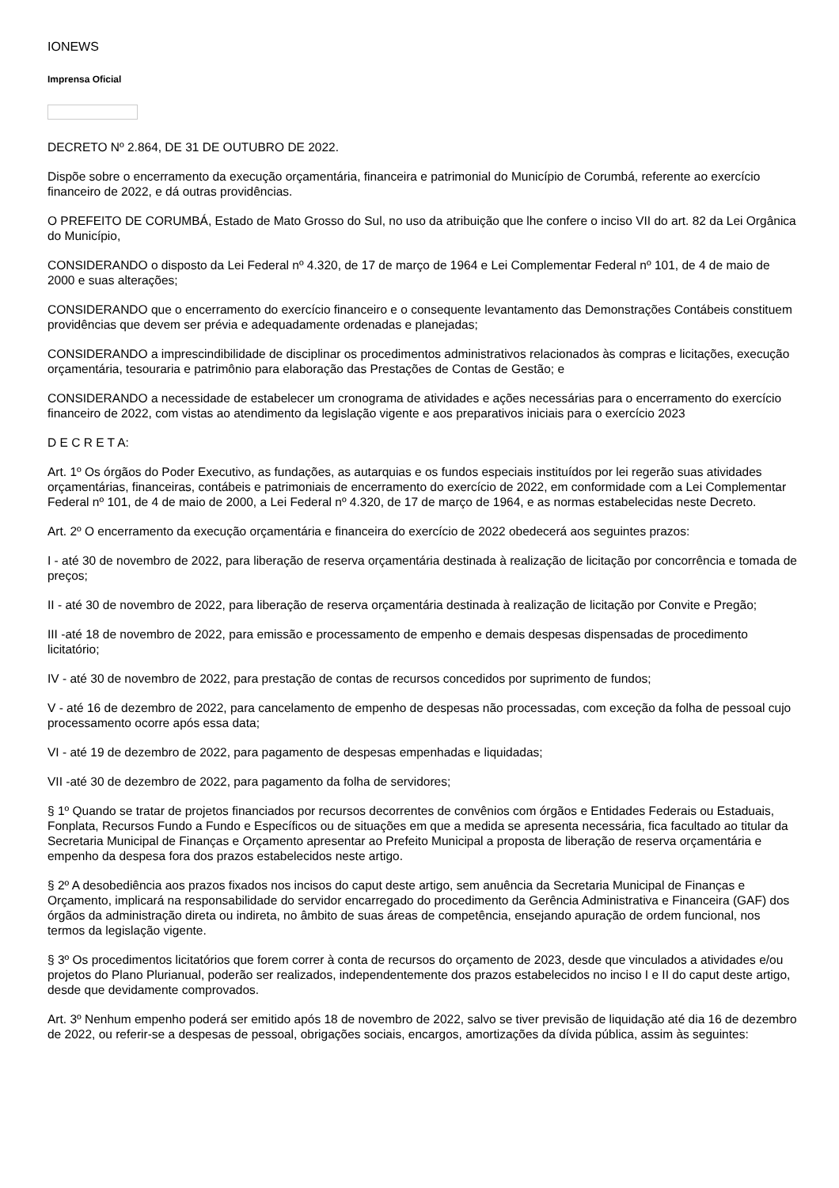IONEWS
Imprensa Oficial
DECRETO Nº 2.864, DE 31 DE OUTUBRO DE 2022.
Dispõe sobre o encerramento da execução orçamentária, financeira e patrimonial do Município de Corumbá, referente ao exercício financeiro de 2022, e dá outras providências.
O PREFEITO DE CORUMBÁ, Estado de Mato Grosso do Sul, no uso da atribuição que lhe confere o inciso VII do art. 82 da Lei Orgânica do Município,
CONSIDERANDO o disposto da Lei Federal nº 4.320, de 17 de março de 1964 e Lei Complementar Federal nº 101, de 4 de maio de 2000 e suas alterações;
CONSIDERANDO que o encerramento do exercício financeiro e o consequente levantamento das Demonstrações Contábeis constituem providências que devem ser prévia e adequadamente ordenadas e planejadas;
CONSIDERANDO a imprescindibilidade de disciplinar os procedimentos administrativos relacionados às compras e licitações, execução orçamentária, tesouraria e patrimônio para elaboração das Prestações de Contas de Gestão; e
CONSIDERANDO a necessidade de estabelecer um cronograma de atividades e ações necessárias para o encerramento do exercício financeiro de 2022, com vistas ao atendimento da legislação vigente e aos preparativos iniciais para o exercício 2023
D E C R E T A:
Art. 1º Os órgãos do Poder Executivo, as fundações, as autarquias e os fundos especiais instituídos por lei regerão suas atividades orçamentárias, financeiras, contábeis e patrimoniais de encerramento do exercício de 2022, em conformidade com a Lei Complementar Federal nº 101, de 4 de maio de 2000, a Lei Federal nº 4.320, de 17 de março de 1964, e as normas estabelecidas neste Decreto.
Art. 2º O encerramento da execução orçamentária e financeira do exercício de 2022 obedecerá aos seguintes prazos:
I - até 30 de novembro de 2022, para liberação de reserva orçamentária destinada à realização de licitação por concorrência e tomada de preços;
II - até 30 de novembro de 2022, para liberação de reserva orçamentária destinada à realização de licitação por Convite e Pregão;
III -até 18 de novembro de 2022, para emissão e processamento de empenho e demais despesas dispensadas de procedimento licitatório;
IV - até 30 de novembro de 2022, para prestação de contas de recursos concedidos por suprimento de fundos;
V - até 16 de dezembro de 2022, para cancelamento de empenho de despesas não processadas, com exceção da folha de pessoal cujo processamento ocorre após essa data;
VI - até 19 de dezembro de 2022, para pagamento de despesas empenhadas e liquidadas;
VII -até 30 de dezembro de 2022, para pagamento da folha de servidores;
§ 1º Quando se tratar de projetos financiados por recursos decorrentes de convênios com órgãos e Entidades Federais ou Estaduais, Fonplata, Recursos Fundo a Fundo e Específicos ou de situações em que a medida se apresenta necessária, fica facultado ao titular da Secretaria Municipal de Finanças e Orçamento apresentar ao Prefeito Municipal a proposta de liberação de reserva orçamentária e empenho da despesa fora dos prazos estabelecidos neste artigo.
§ 2º A desobediência aos prazos fixados nos incisos do caput deste artigo, sem anuência da Secretaria Municipal de Finanças e Orçamento, implicará na responsabilidade do servidor encarregado do procedimento da Gerência Administrativa e Financeira (GAF) dos órgãos da administração direta ou indireta, no âmbito de suas áreas de competência, ensejando apuração de ordem funcional, nos termos da legislação vigente.
§ 3º Os procedimentos licitatórios que forem correr à conta de recursos do orçamento de 2023, desde que vinculados a atividades e/ou projetos do Plano Plurianual, poderão ser realizados, independentemente dos prazos estabelecidos no inciso I e II do caput deste artigo, desde que devidamente comprovados.
Art. 3º Nenhum empenho poderá ser emitido após 18 de novembro de 2022, salvo se tiver previsão de liquidação até dia 16 de dezembro de 2022, ou referir-se a despesas de pessoal, obrigações sociais, encargos, amortizações da dívida pública, assim às seguintes: